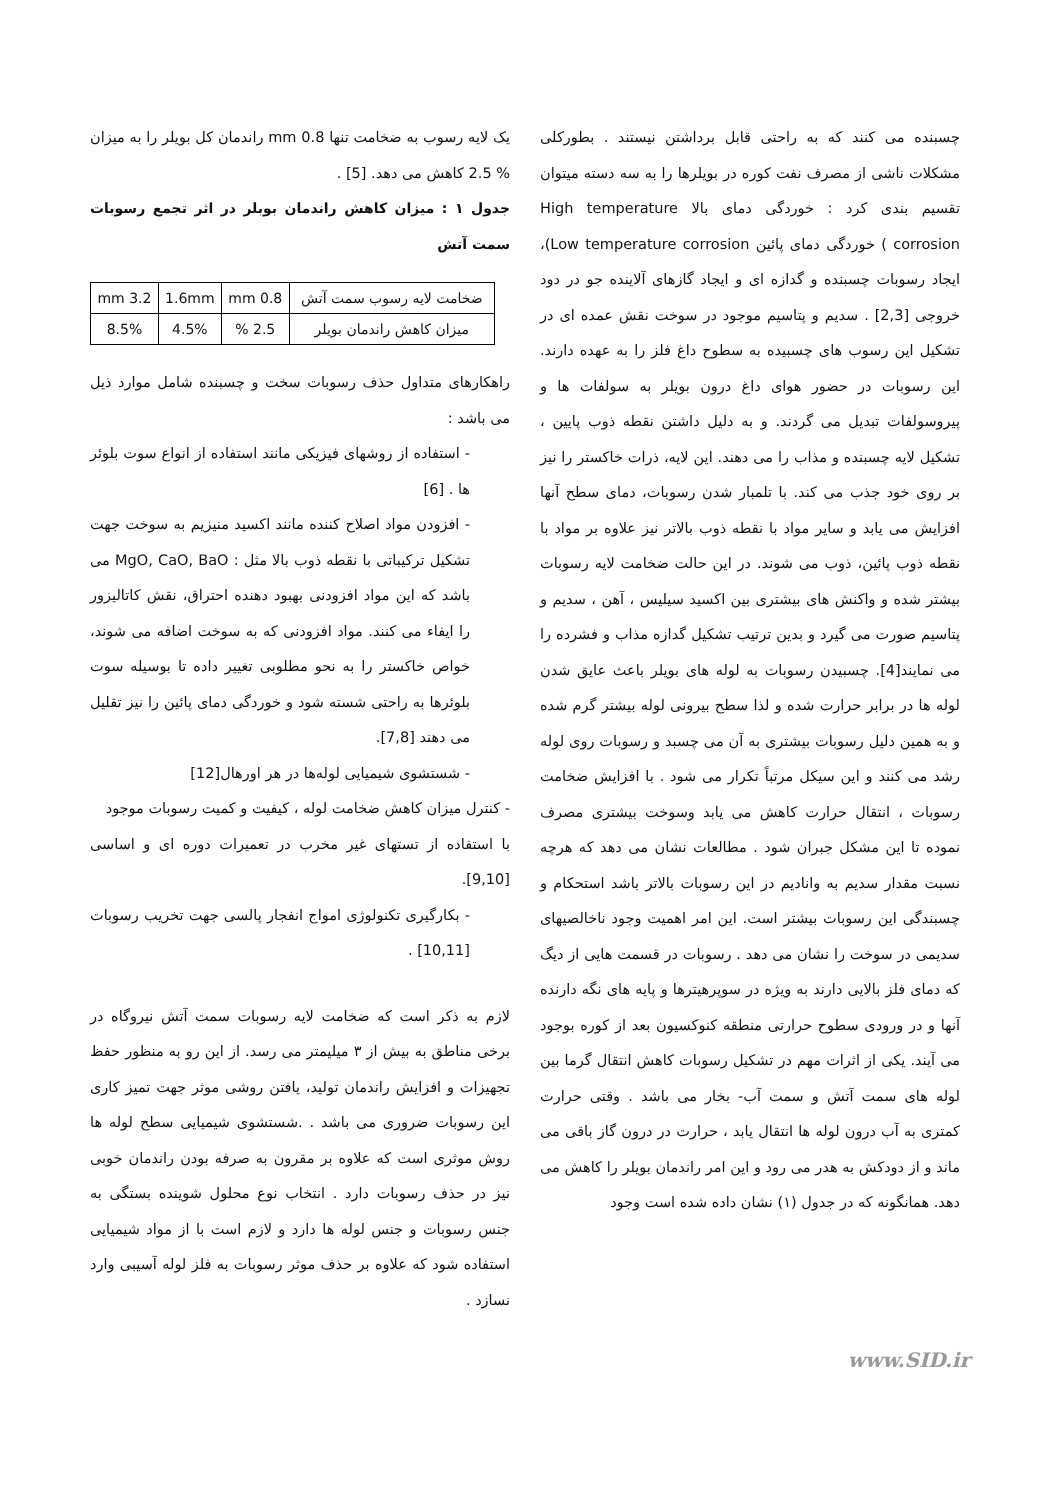چسبنده می کنند که به راحتی قابل برداشتن نیستند . بطورکلی مشکلات ناشی از مصرف نفت کوره در بویلرها را به سه دسته میتوان تقسیم بندی کرد : خوردگی دمای بالا High temperature corrosion ) خوردگی دمای پائین Low temperature corrosion)، ایجاد رسوبات چسبنده و گدازه ای و ایجاد گازهای آلاینده جو در دود خروجی [2,3] . سدیم و پتاسیم موجود در سوخت نقش عمده ای در تشکیل این رسوب های چسبیده به سطوح داغ فلز را به عهده دارند. این رسوبات در حضور هوای داغ درون بویلر به سولفات ها و پیروسولفات تبدیل می گردند. و به دلیل داشتن نقطه ذوب پایین ، تشکیل لایه چسبنده و مذاب را می دهند. این لایه، ذرات خاکستر را نیز بر روی خود جذب می کند. با تلمبار شدن رسوبات، دمای سطح آنها افزایش می یابد و سایر مواد با نقطه ذوب بالاتر نیز علاوه بر مواد با نقطه ذوب پائین، ذوب می شوند. در این حالت ضخامت لایه رسوبات بیشتر شده و واکنش های بیشتری بین اکسید سیلیس ، آهن ، سدیم و پتاسیم صورت می گیرد و بدین ترتیب تشکیل گدازه مذاب و فشرده را می نمایند[4]. چسبیدن رسوبات به لوله های بویلر باعث عایق شدن لوله ها در برابر حرارت شده و لذا سطح بیرونی لوله بیشتر گرم شده و به همین دلیل رسوبات بیشتری به آن می چسبد و رسوبات روی لوله رشد می کنند و این سیکل مرتباً تکرار می شود . با افزایش ضخامت رسوبات ، انتقال حرارت کاهش می یابد وسوخت بیشتری مصرف نموده تا این مشکل جبران شود . مطالعات نشان می دهد که هرچه نسبت مقدار سدیم به وانادیم در این رسوبات بالاتر باشد استحکام و چسبندگی این رسوبات بیشتر است. این امر اهمیت وجود ناخالصیهای سدیمی در سوخت را نشان می دهد . رسوبات در قسمت هایی از دیگ که دمای فلز بالایی دارند به ویژه در سوپرهیترها و پایه های نگه دارنده آنها و در ورودی سطوح حرارتی منطقه کنوکسیون بعد از کوره بوجود می آیند. یکی از اثرات مهم در تشکیل رسوبات کاهش انتقال گرما بین لوله های سمت آتش و سمت آب- بخار می باشد . وقتی حرارت کمتری به آب درون لوله ها انتقال یابد ، حرارت در درون گاز باقی می ماند و از دودکش به هدر می رود و این امر راندمان بویلر را کاهش می دهد. همانگونه که در جدول (۱) نشان داده شده است وجود
یک لایه رسوب به ضخامت تنها 0.8 mm راندمان کل بویلر را به میزان % 2.5 کاهش می دهد. [5] .
جدول ۱ : میزان کاهش راندمان بوبلر در اثر تجمع رسوبات سمت آتش
| ضخامت لایه رسوب سمت آتش | 0.8 mm | 1.6mm | 3.2 mm |
| میزان کاهش راندمان بویلر | 2.5 % | 4.5% | 8.5% |
راهکارهای متداول حذف رسوبات سخت و چسبنده شامل موارد ذیل می باشد :
- استفاده از روشهای فیزیکی مانند استفاده از انواع سوت بلوئر ها . [6]
- افزودن مواد اصلاح کننده مانند اکسید منیزیم به سوخت جهت تشکیل ترکیباتی با نقطه ذوب بالا مثل : MgO, CaO, BaO می باشد که این مواد افزودنی بهبود دهنده احتراق، نقش کاتالیزور را ایفاء می کنند. مواد افزودنی که به سوخت اضافه می شوند، خواص خاکستر را به نحو مطلوبی تغییر داده تا بوسیله سوت بلوئرها به راحتی شسته شود و خوردگی دمای پائین را نیز تقلیل می دهند [7,8].
- شستشوی شیمیایی لوله‌ها در هر اورهال[12]
- کنترل میزان کاهش ضخامت لوله ، کیفیت و کمیت رسوبات موجود
با استفاده از تستهای غیر مخرب در تعمیرات دوره ای و اساسی [9,10].
- بکارگیری تکنولوژی امواج انفجار پالسی جهت تخریب رسوبات [10,11] .
لازم به ذکر است که ضخامت لایه رسوبات سمت آتش نیروگاه در برخی مناطق به بیش از ۳ میلیمتر می رسد. از این رو به منظور حفظ تجهیزات و افزایش راندمان تولید، یافتن روشی موثر جهت تمیز کاری این رسوبات ضروری می باشد . .شستشوی شیمیایی سطح لوله ها روش موثری است که علاوه بر مقرون به صرفه بودن راندمان خوبی نیز در حذف رسوبات دارد . انتخاب نوع محلول شوینده بستگی به جنس رسوبات و جنس لوله ها دارد و لازم است با از مواد شیمیایی استفاده شود که علاوه بر حذف موثر رسوبات به فلز لوله آسیبی وارد نسازد .
www.SID.ir